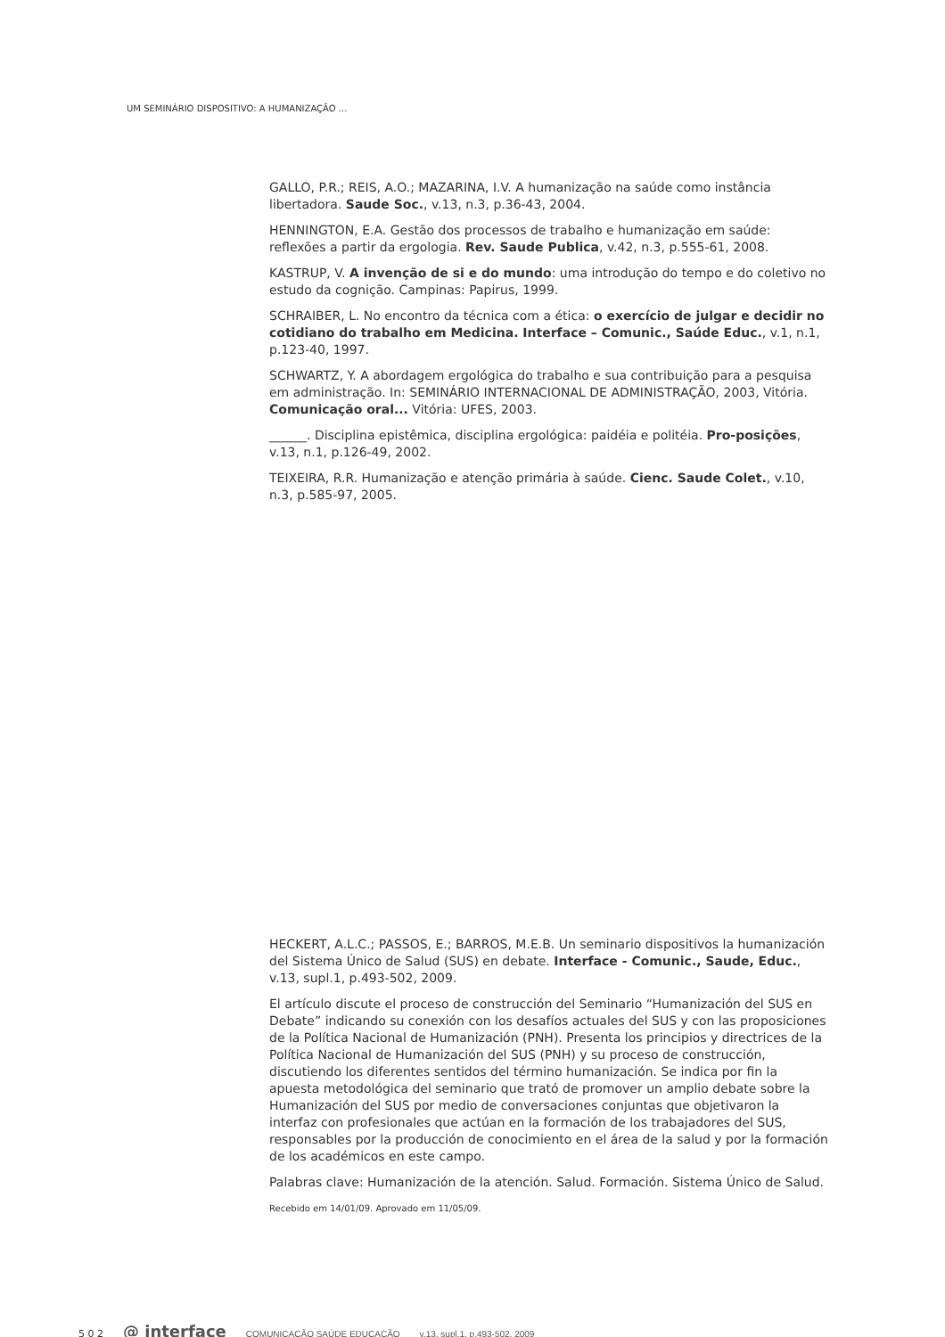UM SEMINÁRIO DISPOSITIVO: A HUMANIZAÇÃO ...
GALLO, P.R.; REIS, A.O.; MAZARINA, I.V. A humanização na saúde como instância libertadora. Saude Soc., v.13, n.3, p.36-43, 2004.
HENNINGTON, E.A. Gestão dos processos de trabalho e humanização em saúde: reflexões a partir da ergologia. Rev. Saude Publica, v.42, n.3, p.555-61, 2008.
KASTRUP, V. A invenção de si e do mundo: uma introdução do tempo e do coletivo no estudo da cognição. Campinas: Papirus, 1999.
SCHRAIBER, L. No encontro da técnica com a ética: o exercício de julgar e decidir no cotidiano do trabalho em Medicina. Interface – Comunic., Saúde Educ., v.1, n.1, p.123-40, 1997.
SCHWARTZ, Y. A abordagem ergológica do trabalho e sua contribuição para a pesquisa em administração. In: SEMINÁRIO INTERNACIONAL DE ADMINISTRAÇÃO, 2003, Vitória. Comunicação oral... Vitória: UFES, 2003.
______. Disciplina epistêmica, disciplina ergológica: paidéia e politéia. Pro-posições, v.13, n.1, p.126-49, 2002.
TEIXEIRA, R.R. Humanização e atenção primária à saúde. Cienc. Saude Colet., v.10, n.3, p.585-97, 2005.
HECKERT, A.L.C.; PASSOS, E.; BARROS, M.E.B. Un seminario dispositivos la humanización del Sistema Único de Salud (SUS) en debate. Interface - Comunic., Saude, Educ., v.13, supl.1, p.493-502, 2009.
El artículo discute el proceso de construcción del Seminario “Humanización del SUS en Debate” indicando su conexión con los desafíos actuales del SUS y con las proposiciones de la Política Nacional de Humanización (PNH). Presenta los principios y directrices de la Política Nacional de Humanización del SUS (PNH) y su proceso de construcción, discutiendo los diferentes sentidos del término humanización. Se indica por fin la apuesta metodológica del seminario que trató de promover un amplio debate sobre la Humanización del SUS por medio de conversaciones conjuntas que objetivaron la interfaz con profesionales que actúan en la formación de los trabajadores del SUS, responsables por la producción de conocimiento en el área de la salud y por la formación de los académicos en este campo.
Palabras clave: Humanización de la atención. Salud. Formación. Sistema Único de Salud.
Recebido em 14/01/09. Aprovado em 11/05/09.
5 0 2 @ interface COMUNICAÇÃO SAÚDE EDUCAÇÃO v.13, supl.1, p.493-502, 2009